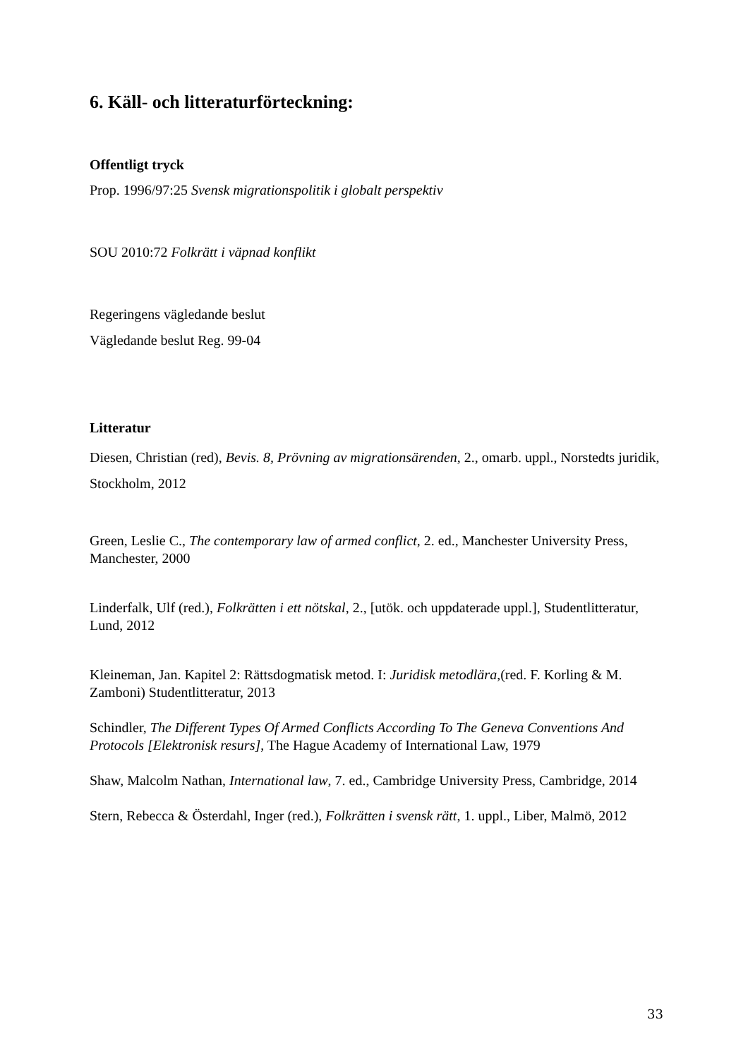6. Käll- och litteraturförteckning:
Offentligt tryck
Prop. 1996/97:25 Svensk migrationspolitik i globalt perspektiv
SOU 2010:72 Folkrätt i väpnad konflikt
Regeringens vägledande beslut
Vägledande beslut Reg. 99-04
Litteratur
Diesen, Christian (red), Bevis. 8, Prövning av migrationsärenden, 2., omarb. uppl., Norstedts juridik, Stockholm, 2012
Green, Leslie C., The contemporary law of armed conflict, 2. ed., Manchester University Press, Manchester, 2000
Linderfalk, Ulf (red.), Folkrätten i ett nötskal, 2., [utök. och uppdaterade uppl.], Studentlitteratur, Lund, 2012
Kleineman, Jan. Kapitel 2: Rättsdogmatisk metod. I: Juridisk metodlära,(red. F. Korling & M. Zamboni) Studentlitteratur, 2013
Schindler, The Different Types Of Armed Conflicts According To The Geneva Conventions And Protocols [Elektronisk resurs], The Hague Academy of International Law, 1979
Shaw, Malcolm Nathan, International law, 7. ed., Cambridge University Press, Cambridge, 2014
Stern, Rebecca & Österdahl, Inger (red.), Folkrätten i svensk rätt, 1. uppl., Liber, Malmö, 2012
33